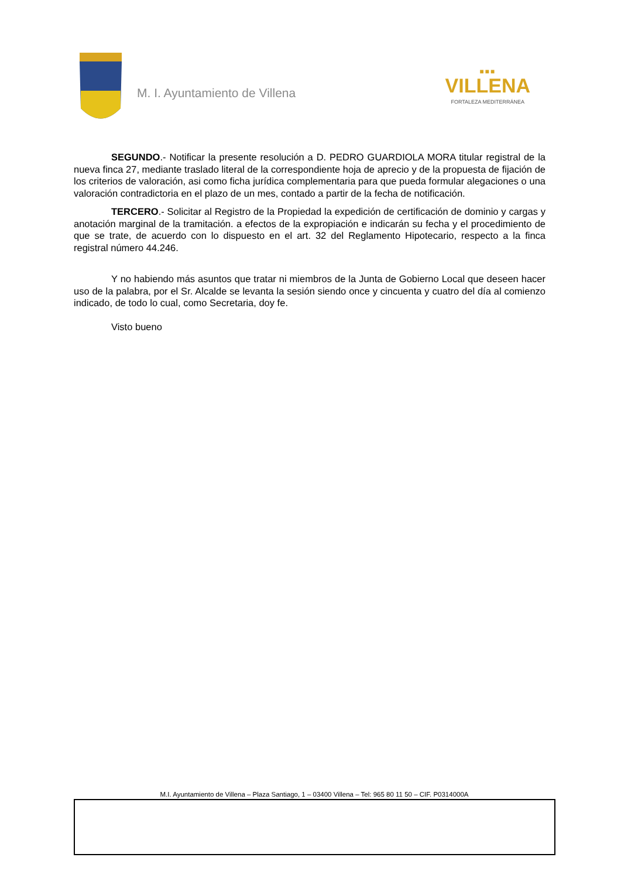M. I. Ayuntamiento de Villena
■■■
VILLENA
FORTALEZA MEDITERRÁNEA
SEGUNDO.- Notificar la presente resolución a D. PEDRO GUARDIOLA MORA titular registral de la nueva finca 27, mediante traslado literal de la correspondiente hoja de aprecio y de la propuesta de fijación de los criterios de valoración, asi como ficha jurídica complementaria para que pueda formular alegaciones o una valoración contradictoria en el plazo de un mes, contado a partir de la fecha de notificación.
TERCERO.- Solicitar al Registro de la Propiedad la expedición de certificación de dominio y cargas y anotación marginal de la tramitación. a efectos de la expropiación e indicarán su fecha y el procedimiento de que se trate, de acuerdo con lo dispuesto en el art. 32 del Reglamento Hipotecario, respecto a la finca registral número 44.246.
Y no habiendo más asuntos que tratar ni miembros de la Junta de Gobierno Local que deseen hacer uso de la palabra, por el Sr. Alcalde se levanta la sesión siendo once y cincuenta y cuatro del día al comienzo indicado, de todo lo cual, como Secretaria, doy fe.
Visto bueno
M.I. Ayuntamiento de Villena – Plaza Santiago, 1 – 03400 Villena – Tel: 965 80 11 50 – CIF. P0314000A